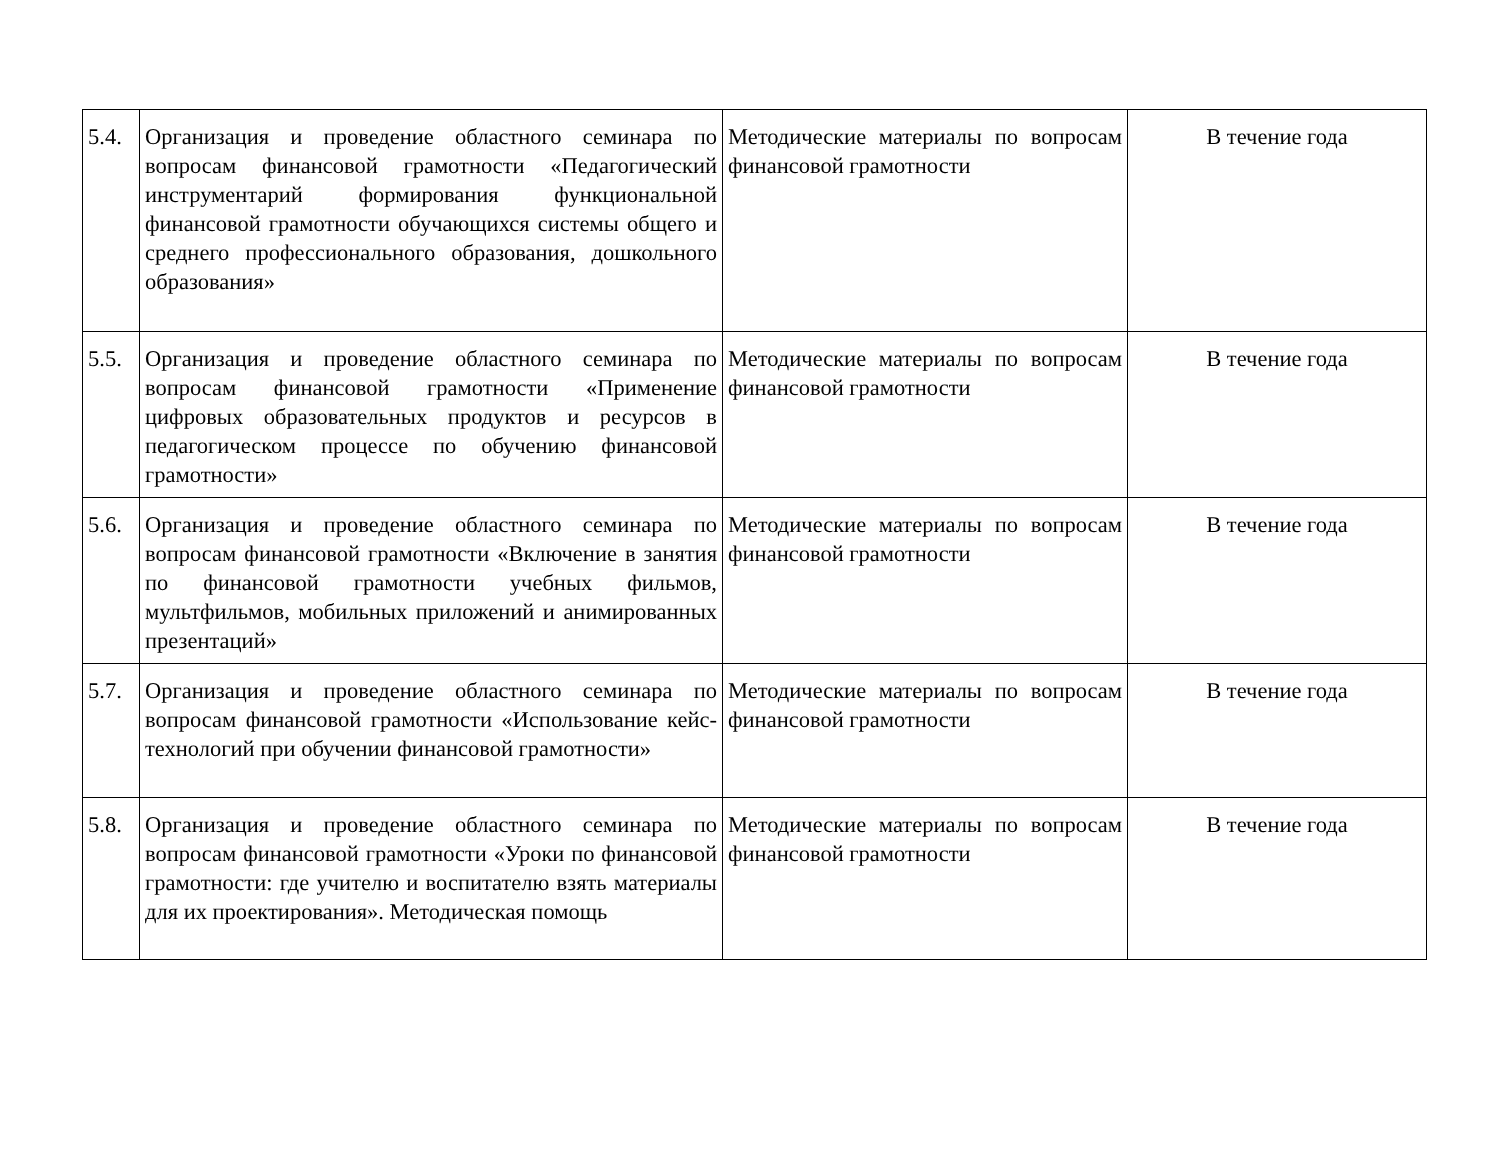| 5.4. | Организация и проведение областного семинара по вопросам финансовой грамотности «Педагогический инструментарий формирования функциональной финансовой грамотности обучающихся системы общего и среднего профессионального образования, дошкольного образования» | Методические материалы по вопросам финансовой грамотности | В течение года |
| 5.5. | Организация и проведение областного семинара по вопросам финансовой грамотности «Применение цифровых образовательных продуктов и ресурсов в педагогическом процессе по обучению финансовой грамотности» | Методические материалы по вопросам финансовой грамотности | В течение года |
| 5.6. | Организация и проведение областного семинара по вопросам финансовой грамотности «Включение в занятия по финансовой грамотности учебных фильмов, мультфильмов, мобильных приложений и анимированных презентаций» | Методические материалы по вопросам финансовой грамотности | В течение года |
| 5.7. | Организация и проведение областного семинара по вопросам финансовой грамотности «Использование кейс-технологий при обучении финансовой грамотности» | Методические материалы по вопросам финансовой грамотности | В течение года |
| 5.8. | Организация и проведение областного семинара по вопросам финансовой грамотности «Уроки по финансовой грамотности: где учителю и воспитателю взять материалы для их проектирования». Методическая помощь | Методические материалы по вопросам финансовой грамотности | В течение года |